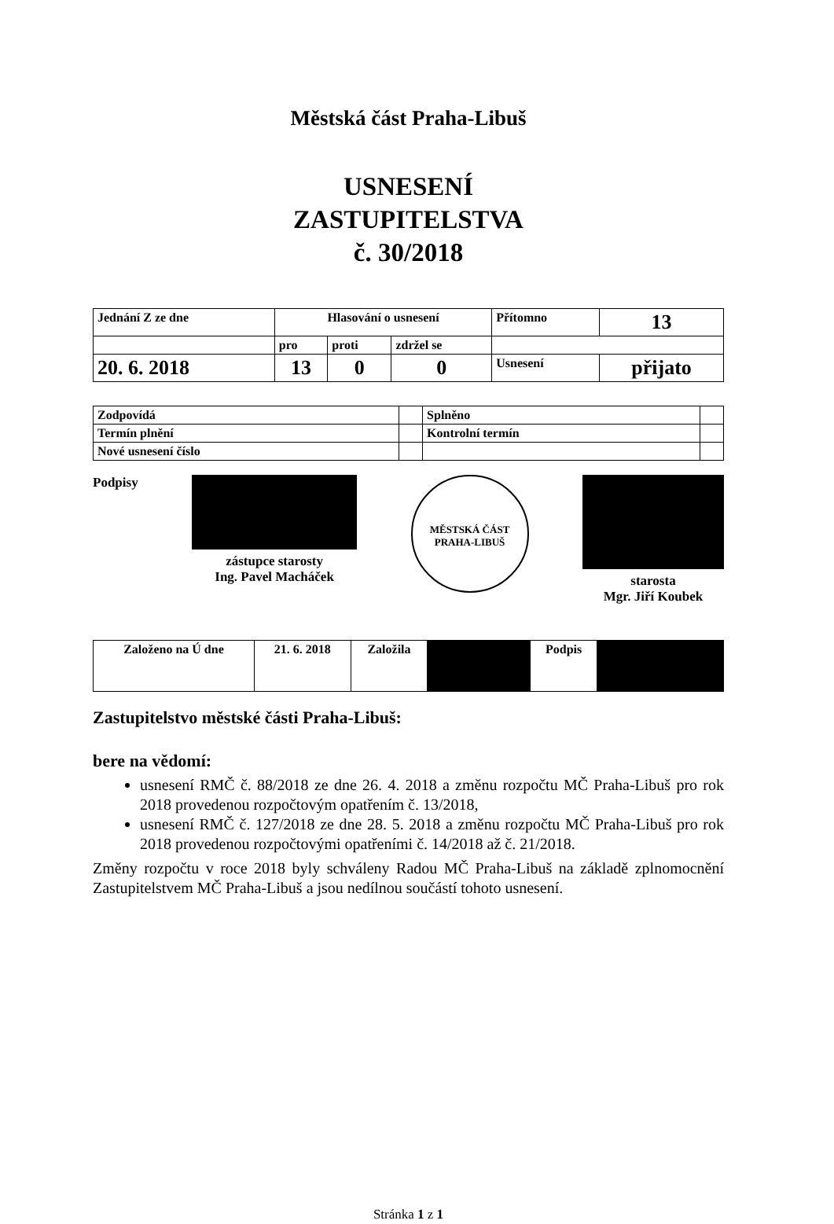Městská část Praha-Libuš
USNESENÍ
ZASTUPITELSTVA
č. 30/2018
| Jednání Z ze dne | Hlasování o usnesení | | | Přítomno | 13 |
| | pro | proti | zdržel se | | |
| 20. 6. 2018 | 13 | 0 | 0 | Usnesení | přijato |
| Zodpovídá | | Splněno | |
| Termín plnění | | Kontrolní termín | |
| Nové usnesení číslo | | | |
Podpisy
zástupce starosty
Ing. Pavel Macháček
MĚSTSKÁ ČÁST PRAHA-LIBUŠ
starosta
Mgr. Jiří Koubek
| Založeno na Ú dne | 21. 6. 2018 | Založila | | Podpis | |
Zastupitelstvo městské části Praha-Libuš:
bere na vědomí:
usnesení RMČ č. 88/2018 ze dne 26. 4. 2018 a změnu rozpočtu MČ Praha-Libuš pro rok 2018 provedenou rozpočtovým opatřením č. 13/2018,
usnesení RMČ č. 127/2018 ze dne 28. 5. 2018 a změnu rozpočtu MČ Praha-Libuš pro rok 2018 provedenou rozpočtovými opatřeními č. 14/2018 až č. 21/2018.
Změny rozpočtu v roce 2018 byly schváleny Radou MČ Praha-Libuš na základě zplnomocnění Zastupitelstvem MČ Praha-Libuš a jsou nedílnou součástí tohoto usnesení.
Stránka 1 z 1